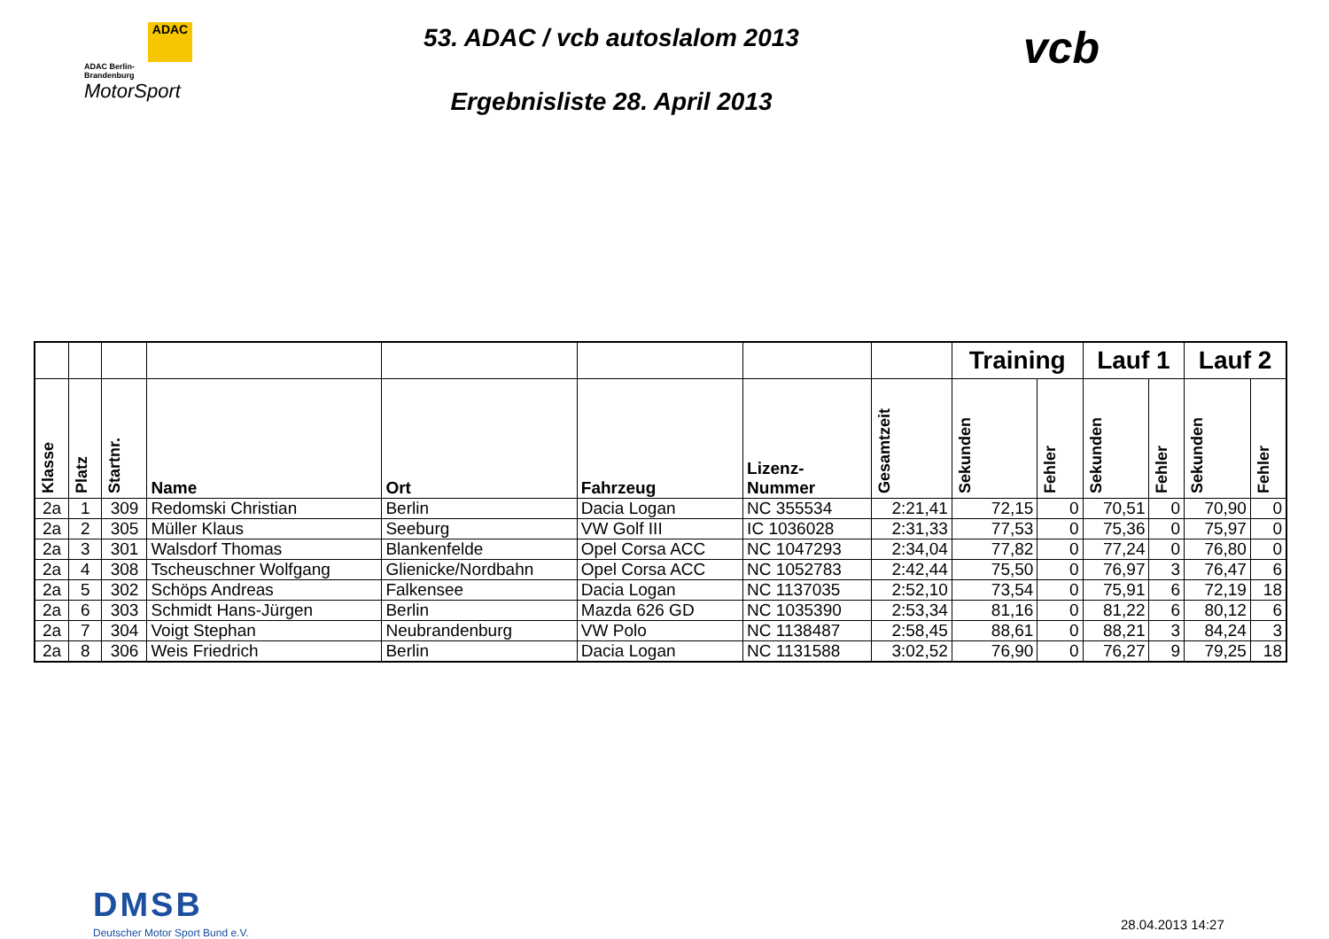ADAC
ADAC Berlin-
Brandenburg
MotorSport
53. ADAC / vcb autoslalom 2013
Ergebnisliste 28. April 2013
vcb
| | | | | | | | | Training | | Lauf 1 | | Lauf 2 | |
| Klasse | Platz | Startnr. | Name | Ort | Fahrzeug | Lizenz- Nummer | Gesamtzeit | Sekunden | Fehler | Sekunden | Fehler | Sekunden | Fehler |
| 2a | 1 | 309 | Redomski Christian | Berlin | Dacia Logan | NC 355534 | 2:21,41 | 72,15 | 0 | 70,51 | 0 | 70,90 | 0 |
| 2a | 2 | 305 | Müller Klaus | Seeburg | VW Golf III | IC 1036028 | 2:31,33 | 77,53 | 0 | 75,36 | 0 | 75,97 | 0 |
| 2a | 3 | 301 | Walsdorf Thomas | Blankenfelde | Opel Corsa ACC | NC 1047293 | 2:34,04 | 77,82 | 0 | 77,24 | 0 | 76,80 | 0 |
| 2a | 4 | 308 | Tscheuschner Wolfgang | Glienicke/Nordbahn | Opel Corsa ACC | NC 1052783 | 2:42,44 | 75,50 | 0 | 76,97 | 3 | 76,47 | 6 |
| 2a | 5 | 302 | Schöps Andreas | Falkensee | Dacia Logan | NC 1137035 | 2:52,10 | 73,54 | 0 | 75,91 | 6 | 72,19 | 18 |
| 2a | 6 | 303 | Schmidt Hans-Jürgen | Berlin | Mazda 626 GD | NC 1035390 | 2:53,34 | 81,16 | 0 | 81,22 | 6 | 80,12 | 6 |
| 2a | 7 | 304 | Voigt Stephan | Neubrandenburg | VW Polo | NC 1138487 | 2:58,45 | 88,61 | 0 | 88,21 | 3 | 84,24 | 3 |
| 2a | 8 | 306 | Weis Friedrich | Berlin | Dacia Logan | NC 1131588 | 3:02,52 | 76,90 | 0 | 76,27 | 9 | 79,25 | 18 |
DMSB
Deutscher Motor Sport Bund e.V.
28.04.2013 14:27